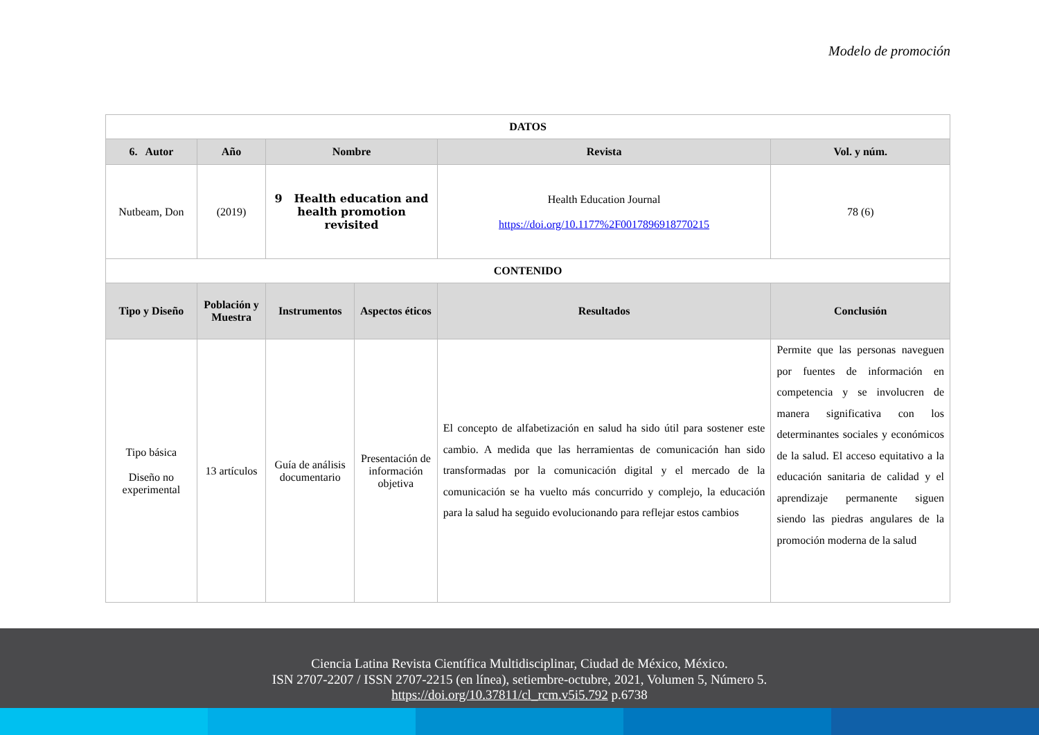Modelo de promoción
| DATOS | | | | | |
| --- | --- | --- | --- | --- | --- |
| 6. Autor | Año | Nombre | | Revista | Vol. y núm. |
| Nutbeam, Don | (2019) | 9 Health education and health promotion revisited | | Health Education Journal https://doi.org/10.1177%2F0017896918770215 | 78 (6) |
| CONTENIDO | | | | | |
| Tipo y Diseño | Población y Muestra | Instrumentos | Aspectos éticos | Resultados | Conclusión |
| Tipo básica Diseño no experimental | 13 artículos | Guía de análisis documentario | Presentación de información objetiva | El concepto de alfabetización en salud ha sido útil para sostener este cambio. A medida que las herramientas de comunicación han sido transformadas por la comunicación digital y el mercado de la comunicación se ha vuelto más concurrido y complejo, la educación para la salud ha seguido evolucionando para reflejar estos cambios | Permite que las personas naveguen por fuentes de información en competencia y se involucren de manera significativa con los determinantes sociales y económicos de la salud. El acceso equitativo a la educación sanitaria de calidad y el aprendizaje permanente siguen siendo las piedras angulares de la promoción moderna de la salud |
Ciencia Latina Revista Científica Multidisciplinar, Ciudad de México, México.
ISN 2707-2207 / ISSN 2707-2215 (en línea), setiembre-octubre, 2021, Volumen 5, Número 5.
https://doi.org/10.37811/cl_rcm.v5i5.792 p.6738